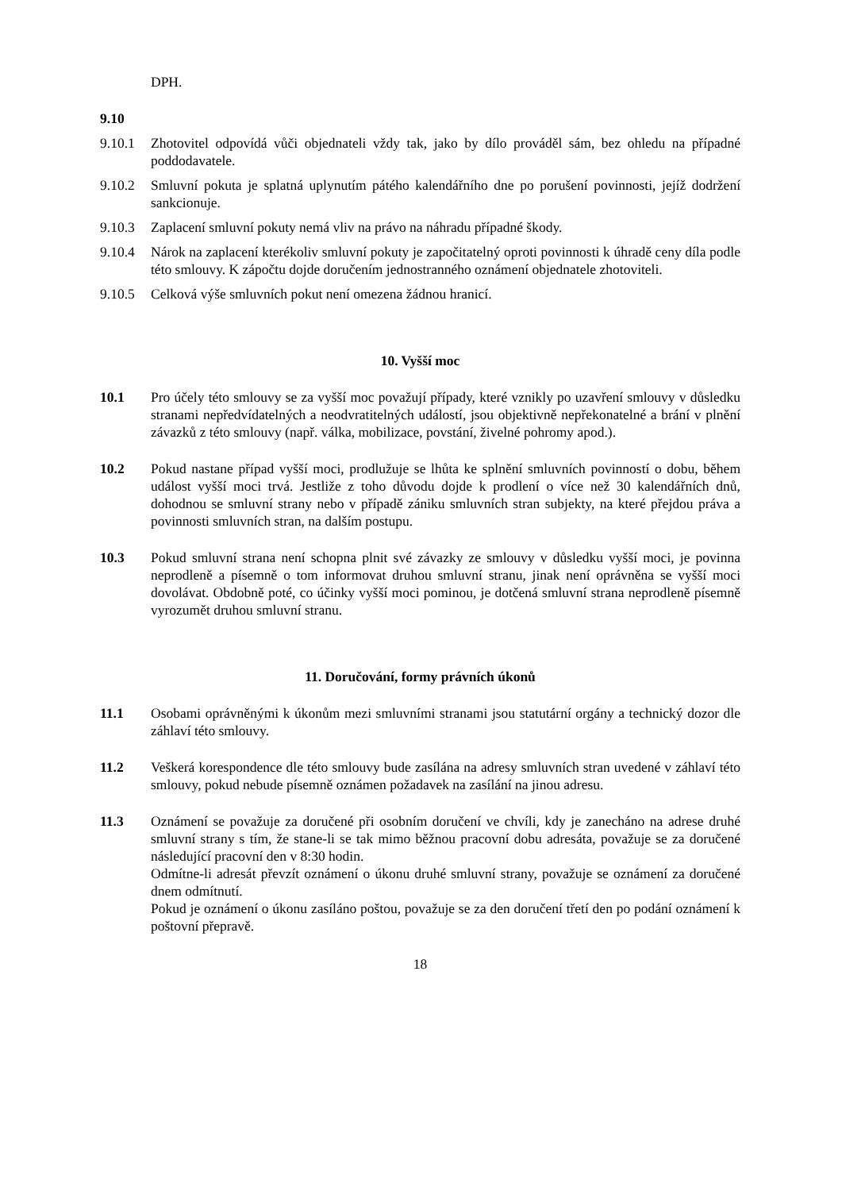DPH.
9.10
9.10.1 Zhotovitel odpovídá vůči objednateli vždy tak, jako by dílo prováděl sám, bez ohledu na případné poddodavatele.
9.10.2 Smluvní pokuta je splatná uplynutím pátého kalendářního dne po porušení povinnosti, jejíž dodržení sankcionuje.
9.10.3 Zaplacení smluvní pokuty nemá vliv na právo na náhradu případné škody.
9.10.4 Nárok na zaplacení kterékoliv smluvní pokuty je započitatelný oproti povinnosti k úhradě ceny díla podle této smlouvy. K zápočtu dojde doručením jednostranného oznámení objednatele zhotoviteli.
9.10.5 Celková výše smluvních pokut není omezena žádnou hranicí.
10. Vyšší moc
10.1 Pro účely této smlouvy se za vyšší moc považují případy, které vznikly po uzavření smlouvy v důsledku stranami nepředvídatelných a neodvratitelných událostí, jsou objektivně nepřekonatelné a brání v plnění závazků z této smlouvy (např. válka, mobilizace, povstání, živelné pohromy apod.).
10.2 Pokud nastane případ vyšší moci, prodlužuje se lhůta ke splnění smluvních povinností o dobu, během událost vyšší moci trvá. Jestliže z toho důvodu dojde k prodlení o více než 30 kalendářních dnů, dohodnou se smluvní strany nebo v případě zániku smluvních stran subjekty, na které přejdou práva a povinnosti smluvních stran, na dalším postupu.
10.3 Pokud smluvní strana není schopna plnit své závazky ze smlouvy v důsledku vyšší moci, je povinna neprodleně a písemně o tom informovat druhou smluvní stranu, jinak není oprávněna se vyšší moci dovolávat. Obdobně poté, co účinky vyšší moci pominou, je dotčená smluvní strana neprodleně písemně vyrozumět druhou smluvní stranu.
11. Doručování, formy právních úkonů
11.1 Osobami oprávněnými k úkonům mezi smluvními stranami jsou statutární orgány a technický dozor dle záhlaví této smlouvy.
11.2 Veškerá korespondence dle této smlouvy bude zasílána na adresy smluvních stran uvedené v záhlaví této smlouvy, pokud nebude písemně oznámen požadavek na zasílání na jinou adresu.
11.3 Oznámení se považuje za doručené při osobním doručení ve chvíli, kdy je zanecháno na adrese druhé smluvní strany s tím, že stane-li se tak mimo běžnou pracovní dobu adresáta, považuje se za doručené následující pracovní den v 8:30 hodin.
Odmítne-li adresát převzít oznámení o úkonu druhé smluvní strany, považuje se oznámení za doručené dnem odmítnutí.
Pokud je oznámení o úkonu zasíláno poštou, považuje se za den doručení třetí den po podání oznámení k poštovní přepravě.
18